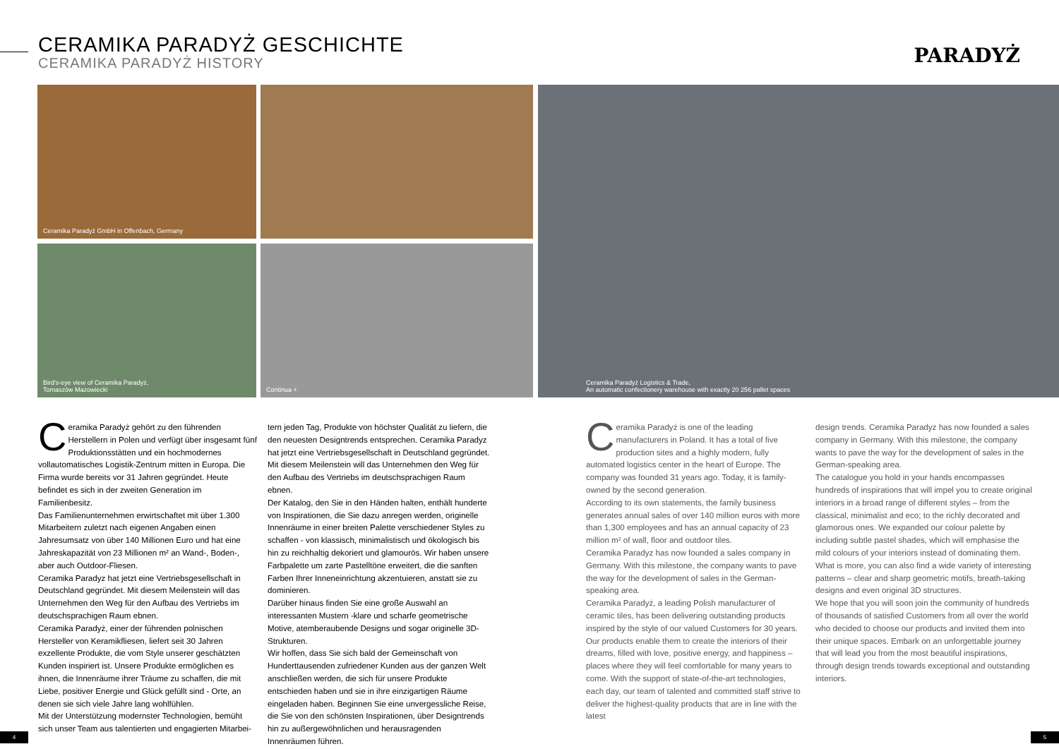CERAMIKA PARADYŻ GESCHICHTE
CERAMIKA PARADYŻ HISTORY
PARADYŻ
Ceramika Paradyż GmbH in Offenbach, Germany
Bird's-eye view of Ceramika Paradyż,
Tomaszów Mazowiecki
Continua +
Ceramika Paradyż Logistics & Trade,
An automatic confectionery warehouse with exactly 20 256 pallet spaces
Ceramika Paradyż gehört zu den führenden Herstellern in Polen und verfügt über insgesamt fünf Produktionsstätten und ein hochmodernes vollautomatisches Logistik-Zentrum mitten in Europa. Die Firma wurde bereits vor 31 Jahren gegründet. Heute befindet es sich in der zweiten Generation im Familienbesitz.
Das Familienunternehmen erwirtschaftet mit über 1.300 Mitarbeitern zuletzt nach eigenen Angaben einen Jahresumsatz von über 140 Millionen Euro und hat eine Jahreskapazität von 23 Millionen m² an Wand-, Boden-, aber auch Outdoor-Fliesen.
Ceramika Paradyz hat jetzt eine Vertriebsgesellschaft in Deutschland gegründet. Mit diesem Meilenstein will das Unternehmen den Weg für den Aufbau des Vertriebs im deutschsprachigen Raum ebnen.
Ceramika Paradyż, einer der führenden polnischen Hersteller von Keramikfliesen, liefert seit 30 Jahren exzellente Produkte, die vom Style unserer geschätzten Kunden inspiriert ist. Unsere Produkte ermöglichen es ihnen, die Innenräume ihrer Träume zu schaffen, die mit Liebe, positiver Energie und Glück gefüllt sind - Orte, an denen sie sich viele Jahre lang wohlfühlen.
Mit der Unterstützung modernster Technologien, bemüht sich unser Team aus talentierten und engagierten Mitarbei-
tern jeden Tag, Produkte von höchster Qualität zu liefern, die den neuesten Designtrends entsprechen. Ceramika Paradyz hat jetzt eine Vertriebsgesellschaft in Deutschland gegründet. Mit diesem Meilenstein will das Unternehmen den Weg für den Aufbau des Vertriebs im deutschsprachigen Raum ebnen.
Der Katalog, den Sie in den Händen halten, enthält hunderte von Inspirationen, die Sie dazu anregen werden, originelle Innenräume in einer breiten Palette verschiedener Styles zu schaffen - von klassisch, minimalistisch und ökologisch bis hin zu reichhaltig dekoriert und glamourös. Wir haben unsere Farbpalette um zarte Pastelltöne erweitert, die die sanften Farben Ihrer Inneneinrichtung akzentuieren, anstatt sie zu dominieren.
Darüber hinaus finden Sie eine große Auswahl an interessanten Mustern -klare und scharfe geometrische Motive, atemberaubende Designs und sogar originelle 3D-Strukturen.
Wir hoffen, dass Sie sich bald der Gemeinschaft von Hunderttausenden zufriedener Kunden aus der ganzen Welt anschließen werden, die sich für unsere Produkte entschieden haben und sie in ihre einzigartigen Räume eingeladen haben. Beginnen Sie eine unvergessliche Reise, die Sie von den schönsten Inspirationen, über Designtrends hin zu außergewöhnlichen und herausragenden Innenräumen führen.
Ceramika Paradyż is one of the leading manufacturers in Poland. It has a total of five production sites and a highly modern, fully automated logistics center in the heart of Europe. The company was founded 31 years ago. Today, it is family-owned by the second generation.
According to its own statements, the family business generates annual sales of over 140 million euros with more than 1,300 employees and has an annual capacity of 23 million m² of wall, floor and outdoor tiles.
Ceramika Paradyz has now founded a sales company in Germany. With this milestone, the company wants to pave the way for the development of sales in the German-speaking area.
Ceramika Paradyż, a leading Polish manufacturer of ceramic tiles, has been delivering outstanding products inspired by the style of our valued Customers for 30 years. Our products enable them to create the interiors of their dreams, filled with love, positive energy, and happiness – places where they will feel comfortable for many years to come. With the support of state-of-the-art technologies, each day, our team of talented and committed staff strive to deliver the highest-quality products that are in line with the latest
design trends. Ceramika Paradyz has now founded a sales company in Germany. With this milestone, the company wants to pave the way for the development of sales in the German-speaking area.
The catalogue you hold in your hands encompasses hundreds of inspirations that will impel you to create original interiors in a broad range of different styles – from the classical, minimalist and eco; to the richly decorated and glamorous ones. We expanded our colour palette by including subtle pastel shades, which will emphasise the mild colours of your interiors instead of dominating them. What is more, you can also find a wide variety of interesting patterns – clear and sharp geometric motifs, breath-taking designs and even original 3D structures.
We hope that you will soon join the community of hundreds of thousands of satisfied Customers from all over the world who decided to choose our products and invited them into their unique spaces. Embark on an unforgettable journey that will lead you from the most beautiful inspirations, through design trends towards exceptional and outstanding interiors.
4 5